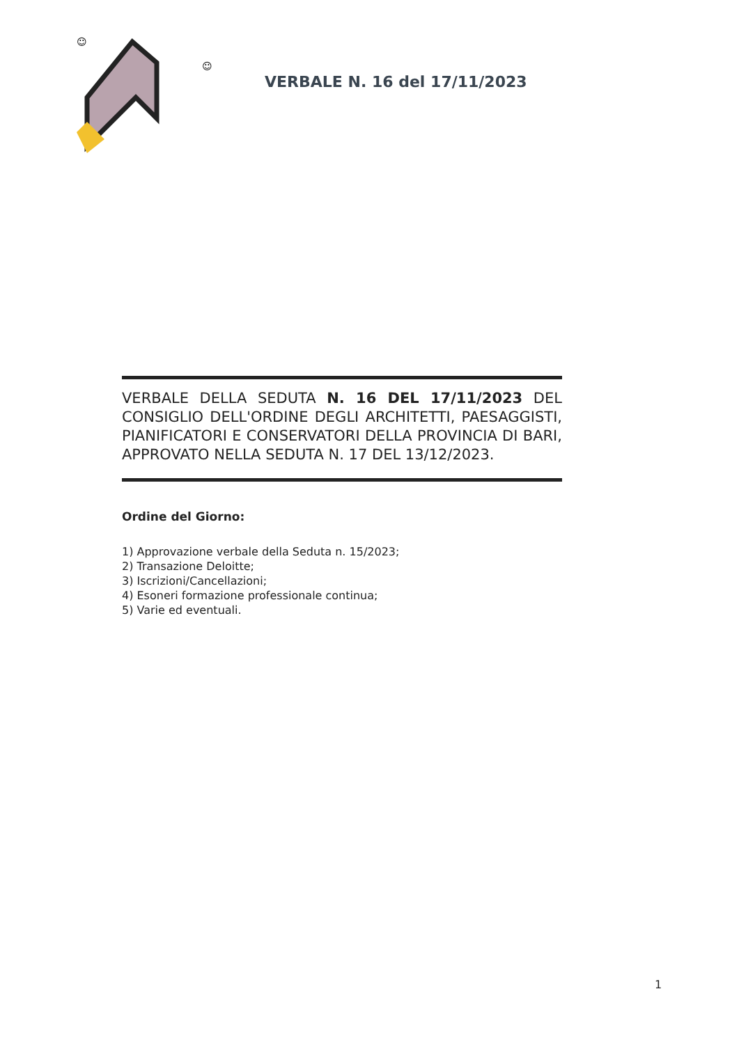☺
☺
VERBALE N. 16 del 17/11/2023
VERBALE DELLA SEDUTA N. 16 DEL 17/11/2023 DEL CONSIGLIO DELL'ORDINE DEGLI ARCHITETTI, PAESAGGISTI, PIANIFICATORI E CONSERVATORI DELLA PROVINCIA DI BARI, APPROVATO NELLA SEDUTA N. 17 DEL 13/12/2023.
Ordine del Giorno:
1) Approvazione verbale della Seduta n. 15/2023;
2) Transazione Deloitte;
3) Iscrizioni/Cancellazioni;
4) Esoneri formazione professionale continua;
5) Varie ed eventuali.
1